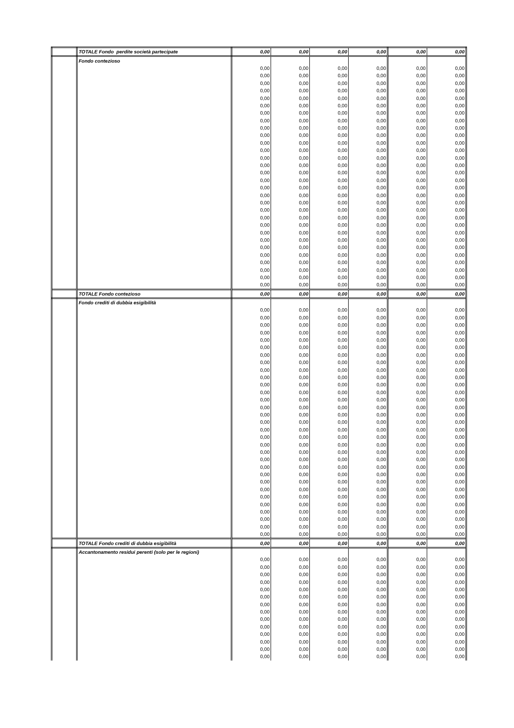| | TOTALE Fondo perdite società partecipate | 0,00 | 0,00 | 0,00 | 0,00 | 0,00 | 0,00 |
| | Fondo contezioso | | | | | | |
| | | 0,00 | 0,00 | 0,00 | 0,00 | 0,00 | 0,00 |
| | | 0,00 | 0,00 | 0,00 | 0,00 | 0,00 | 0,00 |
| | | 0,00 | 0,00 | 0,00 | 0,00 | 0,00 | 0,00 |
| | | 0,00 | 0,00 | 0,00 | 0,00 | 0,00 | 0,00 |
| | | 0,00 | 0,00 | 0,00 | 0,00 | 0,00 | 0,00 |
| | | 0,00 | 0,00 | 0,00 | 0,00 | 0,00 | 0,00 |
| | | 0,00 | 0,00 | 0,00 | 0,00 | 0,00 | 0,00 |
| | | 0,00 | 0,00 | 0,00 | 0,00 | 0,00 | 0,00 |
| | | 0,00 | 0,00 | 0,00 | 0,00 | 0,00 | 0,00 |
| | | 0,00 | 0,00 | 0,00 | 0,00 | 0,00 | 0,00 |
| | | 0,00 | 0,00 | 0,00 | 0,00 | 0,00 | 0,00 |
| | | 0,00 | 0,00 | 0,00 | 0,00 | 0,00 | 0,00 |
| | | 0,00 | 0,00 | 0,00 | 0,00 | 0,00 | 0,00 |
| | | 0,00 | 0,00 | 0,00 | 0,00 | 0,00 | 0,00 |
| | | 0,00 | 0,00 | 0,00 | 0,00 | 0,00 | 0,00 |
| | | 0,00 | 0,00 | 0,00 | 0,00 | 0,00 | 0,00 |
| | | 0,00 | 0,00 | 0,00 | 0,00 | 0,00 | 0,00 |
| | | 0,00 | 0,00 | 0,00 | 0,00 | 0,00 | 0,00 |
| | | 0,00 | 0,00 | 0,00 | 0,00 | 0,00 | 0,00 |
| | | 0,00 | 0,00 | 0,00 | 0,00 | 0,00 | 0,00 |
| | | 0,00 | 0,00 | 0,00 | 0,00 | 0,00 | 0,00 |
| | | 0,00 | 0,00 | 0,00 | 0,00 | 0,00 | 0,00 |
| | | 0,00 | 0,00 | 0,00 | 0,00 | 0,00 | 0,00 |
| | | 0,00 | 0,00 | 0,00 | 0,00 | 0,00 | 0,00 |
| | | 0,00 | 0,00 | 0,00 | 0,00 | 0,00 | 0,00 |
| | | 0,00 | 0,00 | 0,00 | 0,00 | 0,00 | 0,00 |
| | | 0,00 | 0,00 | 0,00 | 0,00 | 0,00 | 0,00 |
| | | 0,00 | 0,00 | 0,00 | 0,00 | 0,00 | 0,00 |
| | | 0,00 | 0,00 | 0,00 | 0,00 | 0,00 | 0,00 |
| | | 0,00 | 0,00 | 0,00 | 0,00 | 0,00 | 0,00 |
| | TOTALE Fondo contezioso | 0,00 | 0,00 | 0,00 | 0,00 | 0,00 | 0,00 |
| | Fondo crediti di dubbia esigibilità | | | | | | |
| | | 0,00 | 0,00 | 0,00 | 0,00 | 0,00 | 0,00 |
| | | 0,00 | 0,00 | 0,00 | 0,00 | 0,00 | 0,00 |
| | | 0,00 | 0,00 | 0,00 | 0,00 | 0,00 | 0,00 |
| | | 0,00 | 0,00 | 0,00 | 0,00 | 0,00 | 0,00 |
| | | 0,00 | 0,00 | 0,00 | 0,00 | 0,00 | 0,00 |
| | | 0,00 | 0,00 | 0,00 | 0,00 | 0,00 | 0,00 |
| | | 0,00 | 0,00 | 0,00 | 0,00 | 0,00 | 0,00 |
| | | 0,00 | 0,00 | 0,00 | 0,00 | 0,00 | 0,00 |
| | | 0,00 | 0,00 | 0,00 | 0,00 | 0,00 | 0,00 |
| | | 0,00 | 0,00 | 0,00 | 0,00 | 0,00 | 0,00 |
| | | 0,00 | 0,00 | 0,00 | 0,00 | 0,00 | 0,00 |
| | | 0,00 | 0,00 | 0,00 | 0,00 | 0,00 | 0,00 |
| | | 0,00 | 0,00 | 0,00 | 0,00 | 0,00 | 0,00 |
| | | 0,00 | 0,00 | 0,00 | 0,00 | 0,00 | 0,00 |
| | | 0,00 | 0,00 | 0,00 | 0,00 | 0,00 | 0,00 |
| | | 0,00 | 0,00 | 0,00 | 0,00 | 0,00 | 0,00 |
| | | 0,00 | 0,00 | 0,00 | 0,00 | 0,00 | 0,00 |
| | | 0,00 | 0,00 | 0,00 | 0,00 | 0,00 | 0,00 |
| | | 0,00 | 0,00 | 0,00 | 0,00 | 0,00 | 0,00 |
| | | 0,00 | 0,00 | 0,00 | 0,00 | 0,00 | 0,00 |
| | | 0,00 | 0,00 | 0,00 | 0,00 | 0,00 | 0,00 |
| | | 0,00 | 0,00 | 0,00 | 0,00 | 0,00 | 0,00 |
| | | 0,00 | 0,00 | 0,00 | 0,00 | 0,00 | 0,00 |
| | | 0,00 | 0,00 | 0,00 | 0,00 | 0,00 | 0,00 |
| | | 0,00 | 0,00 | 0,00 | 0,00 | 0,00 | 0,00 |
| | | 0,00 | 0,00 | 0,00 | 0,00 | 0,00 | 0,00 |
| | | 0,00 | 0,00 | 0,00 | 0,00 | 0,00 | 0,00 |
| | | 0,00 | 0,00 | 0,00 | 0,00 | 0,00 | 0,00 |
| | | 0,00 | 0,00 | 0,00 | 0,00 | 0,00 | 0,00 |
| | | 0,00 | 0,00 | 0,00 | 0,00 | 0,00 | 0,00 |
| | | 0,00 | 0,00 | 0,00 | 0,00 | 0,00 | 0,00 |
| | TOTALE Fondo crediti di dubbia esigibilità | 0,00 | 0,00 | 0,00 | 0,00 | 0,00 | 0,00 |
| | Accantonamento residui perenti (solo per le regioni) | | | | | | |
| | | 0,00 | 0,00 | 0,00 | 0,00 | 0,00 | 0,00 |
| | | 0,00 | 0,00 | 0,00 | 0,00 | 0,00 | 0,00 |
| | | 0,00 | 0,00 | 0,00 | 0,00 | 0,00 | 0,00 |
| | | 0,00 | 0,00 | 0,00 | 0,00 | 0,00 | 0,00 |
| | | 0,00 | 0,00 | 0,00 | 0,00 | 0,00 | 0,00 |
| | | 0,00 | 0,00 | 0,00 | 0,00 | 0,00 | 0,00 |
| | | 0,00 | 0,00 | 0,00 | 0,00 | 0,00 | 0,00 |
| | | 0,00 | 0,00 | 0,00 | 0,00 | 0,00 | 0,00 |
| | | 0,00 | 0,00 | 0,00 | 0,00 | 0,00 | 0,00 |
| | | 0,00 | 0,00 | 0,00 | 0,00 | 0,00 | 0,00 |
| | | 0,00 | 0,00 | 0,00 | 0,00 | 0,00 | 0,00 |
| | | 0,00 | 0,00 | 0,00 | 0,00 | 0,00 | 0,00 |
| | | 0,00 | 0,00 | 0,00 | 0,00 | 0,00 | 0,00 |
| | | 0,00 | 0,00 | 0,00 | 0,00 | 0,00 | 0,00 |